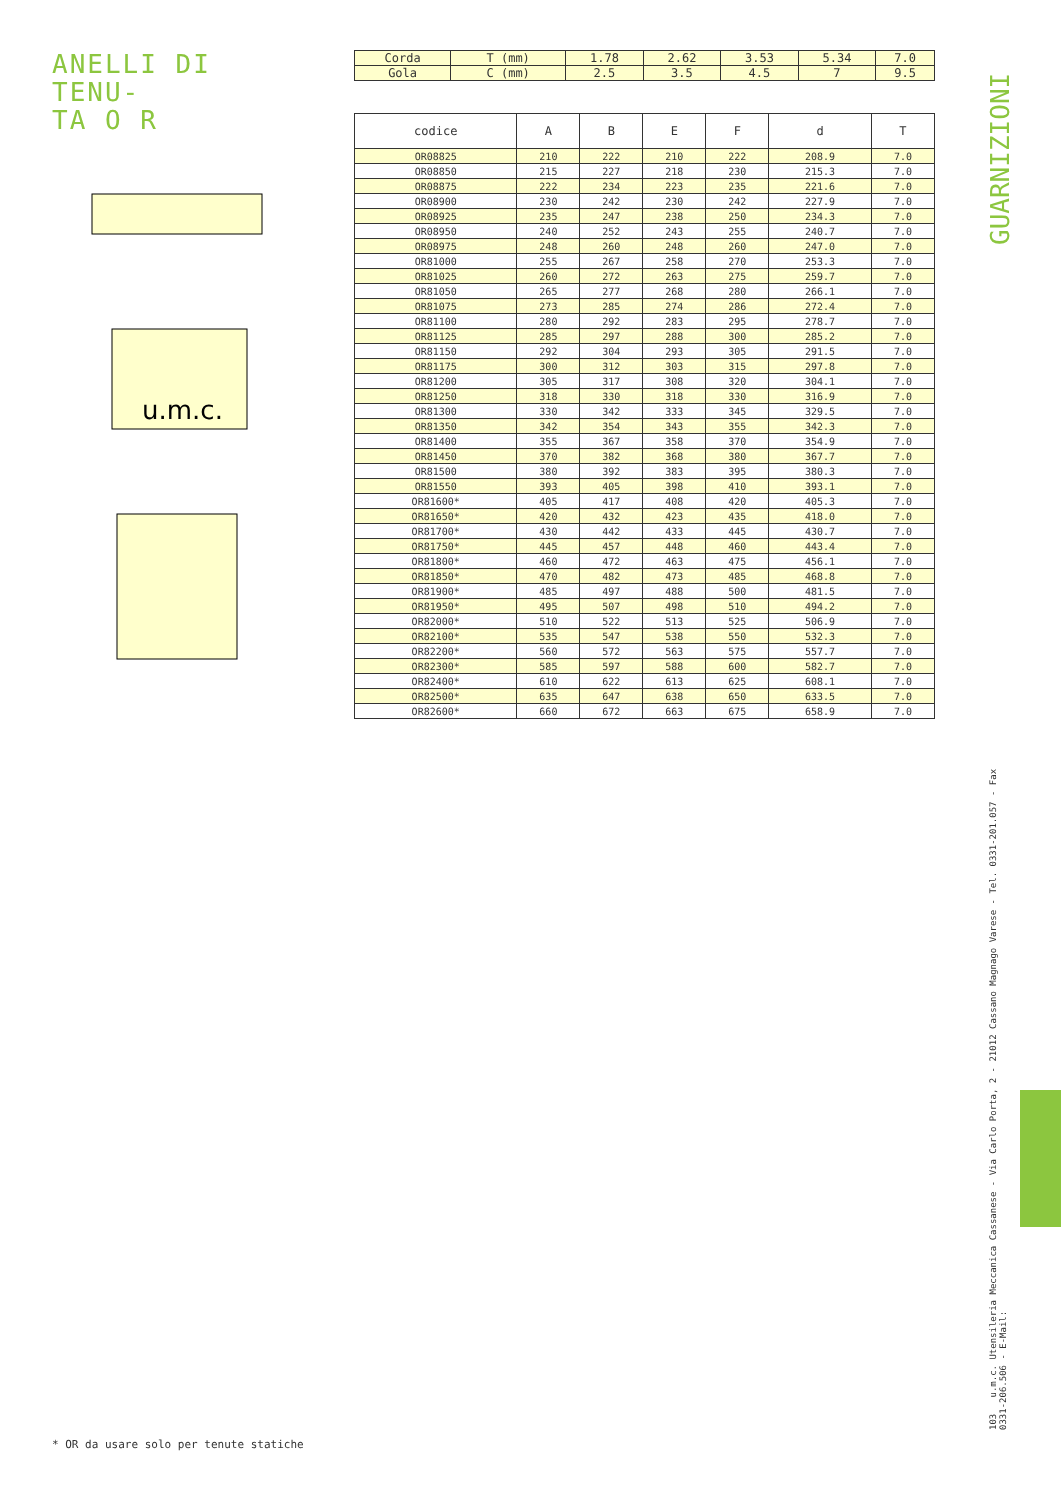ANELLI DI TENU-
TA O R
u.m.c.
| Corda | T (mm) | 1.78 | 2.62 | 3.53 | 5.34 | 7.0 |
| Gola | C (mm) | 2.5 | 3.5 | 4.5 | 7 | 9.5 |
| codice | A | B | E | F | d | T |
| --- | --- | --- | --- | --- | --- | --- |
| OR08825 | 210 | 222 | 210 | 222 | 208.9 | 7.0 |
| OR08850 | 215 | 227 | 218 | 230 | 215.3 | 7.0 |
| OR08875 | 222 | 234 | 223 | 235 | 221.6 | 7.0 |
| OR08900 | 230 | 242 | 230 | 242 | 227.9 | 7.0 |
| OR08925 | 235 | 247 | 238 | 250 | 234.3 | 7.0 |
| OR08950 | 240 | 252 | 243 | 255 | 240.7 | 7.0 |
| OR08975 | 248 | 260 | 248 | 260 | 247.0 | 7.0 |
| OR81000 | 255 | 267 | 258 | 270 | 253.3 | 7.0 |
| OR81025 | 260 | 272 | 263 | 275 | 259.7 | 7.0 |
| OR81050 | 265 | 277 | 268 | 280 | 266.1 | 7.0 |
| OR81075 | 273 | 285 | 274 | 286 | 272.4 | 7.0 |
| OR81100 | 280 | 292 | 283 | 295 | 278.7 | 7.0 |
| OR81125 | 285 | 297 | 288 | 300 | 285.2 | 7.0 |
| OR81150 | 292 | 304 | 293 | 305 | 291.5 | 7.0 |
| OR81175 | 300 | 312 | 303 | 315 | 297.8 | 7.0 |
| OR81200 | 305 | 317 | 308 | 320 | 304.1 | 7.0 |
| OR81250 | 318 | 330 | 318 | 330 | 316.9 | 7.0 |
| OR81300 | 330 | 342 | 333 | 345 | 329.5 | 7.0 |
| OR81350 | 342 | 354 | 343 | 355 | 342.3 | 7.0 |
| OR81400 | 355 | 367 | 358 | 370 | 354.9 | 7.0 |
| OR81450 | 370 | 382 | 368 | 380 | 367.7 | 7.0 |
| OR81500 | 380 | 392 | 383 | 395 | 380.3 | 7.0 |
| OR81550 | 393 | 405 | 398 | 410 | 393.1 | 7.0 |
| OR81600* | 405 | 417 | 408 | 420 | 405.3 | 7.0 |
| OR81650* | 420 | 432 | 423 | 435 | 418.0 | 7.0 |
| OR81700* | 430 | 442 | 433 | 445 | 430.7 | 7.0 |
| OR81750* | 445 | 457 | 448 | 460 | 443.4 | 7.0 |
| OR81800* | 460 | 472 | 463 | 475 | 456.1 | 7.0 |
| OR81850* | 470 | 482 | 473 | 485 | 468.8 | 7.0 |
| OR81900* | 485 | 497 | 488 | 500 | 481.5 | 7.0 |
| OR81950* | 495 | 507 | 498 | 510 | 494.2 | 7.0 |
| OR82000* | 510 | 522 | 513 | 525 | 506.9 | 7.0 |
| OR82100* | 535 | 547 | 538 | 550 | 532.3 | 7.0 |
| OR82200* | 560 | 572 | 563 | 575 | 557.7 | 7.0 |
| OR82300* | 585 | 597 | 588 | 600 | 582.7 | 7.0 |
| OR82400* | 610 | 622 | 613 | 625 | 608.1 | 7.0 |
| OR82500* | 635 | 647 | 638 | 650 | 633.5 | 7.0 |
| OR82600* | 660 | 672 | 663 | 675 | 658.9 | 7.0 |
GUARNIZIONI
103 u.m.c. Utensileria Meccanica Cassanese - Via Carlo Porta, 2 - 21012 Cassano Magnago Varese - Tel. 0331-201.057 - Fax 0331-206.506 - E-Mail:
* OR da usare solo per tenute statiche